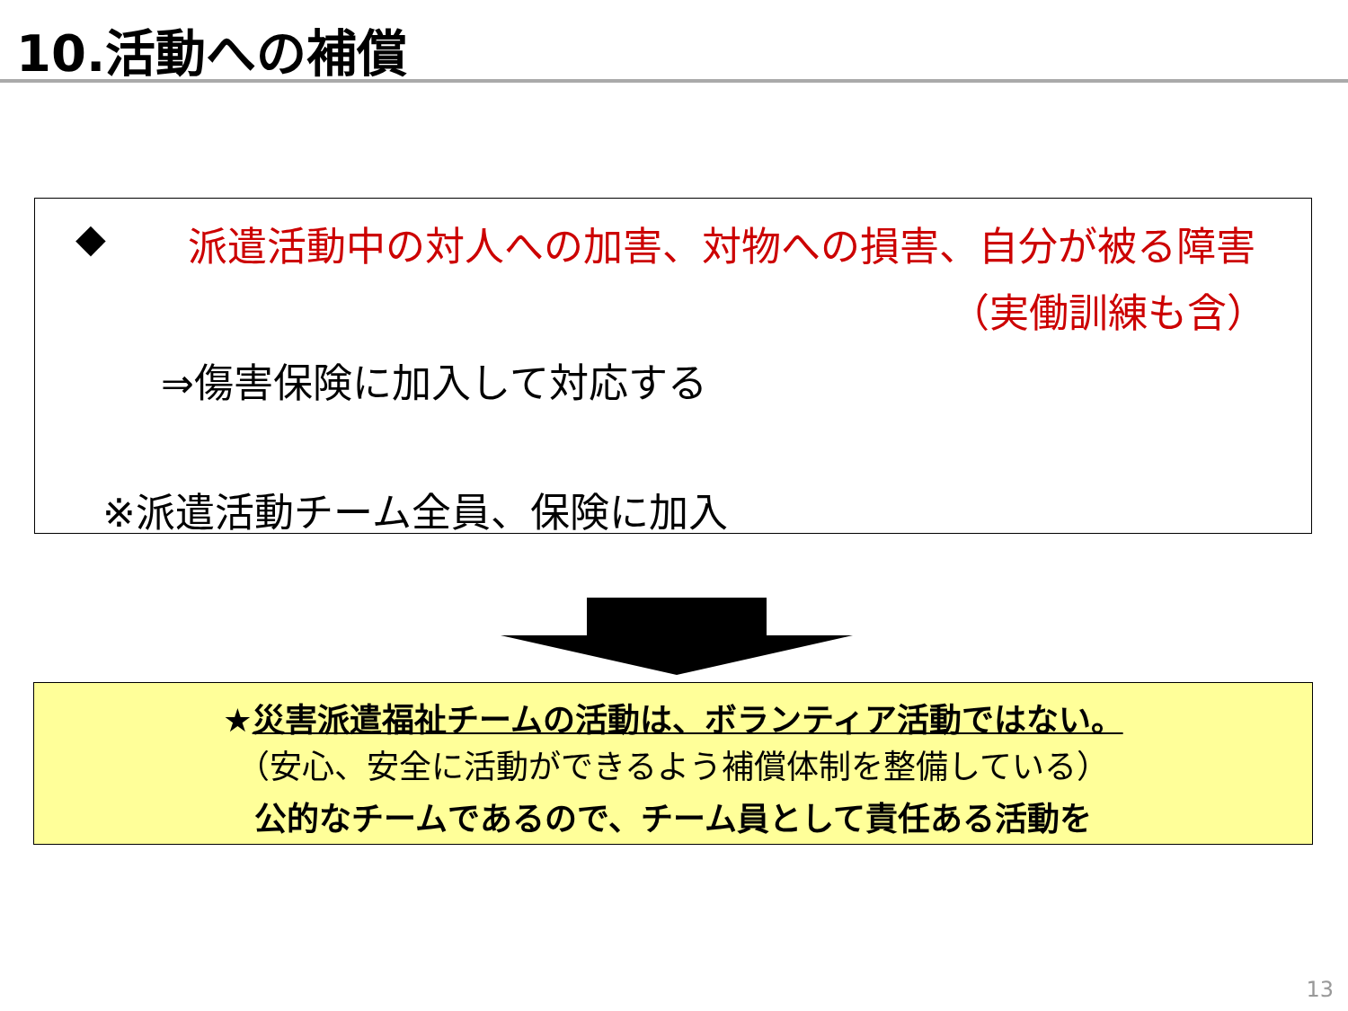10.活動への補償
◆ 派遣活動中の対人への加害、対物への損害、自分が被る障害
（実働訓練も含）
⇒傷害保険に加入して対応する
※派遣活動チーム全員、保険に加入
★災害派遣福祉チームの活動は、ボランティア活動ではない。
（安心、安全に活動ができるよう補償体制を整備している）
公的なチームであるので、チーム員として責任ある活動を
13